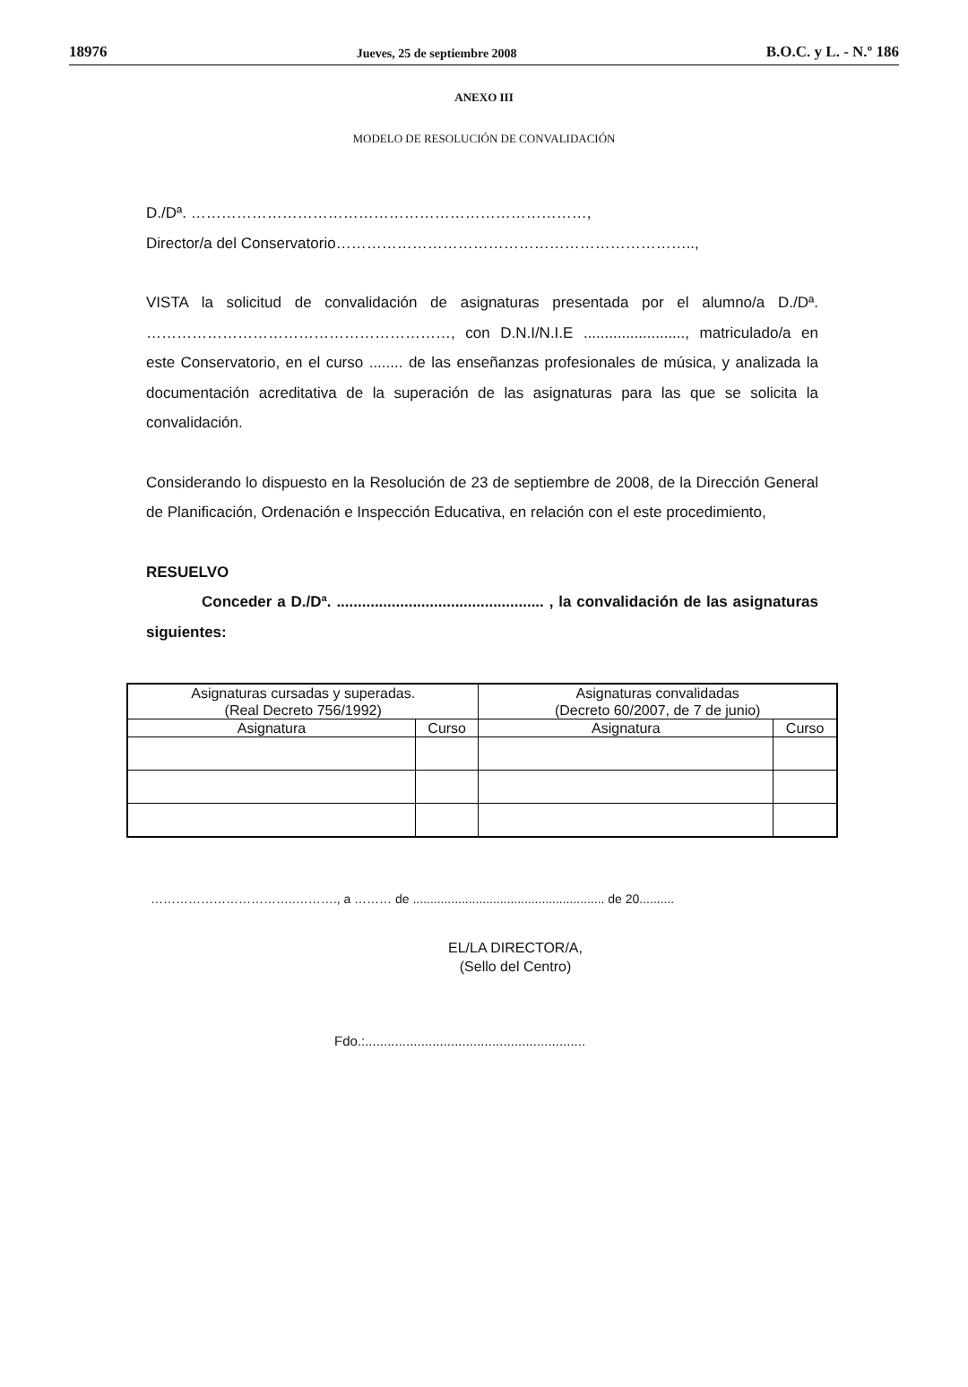18976 Jueves, 25 de septiembre 2008 B.O.C. y L. - N.º 186
ANEXO III
MODELO DE RESOLUCIÓN DE CONVALIDACIÓN
D./Dª. ……………………………………………………………………,
Director/a del Conservatorio……………………………………………………………..,
VISTA la solicitud de convalidación de asignaturas presentada por el alumno/a D./Dª. ……………………………………………………, con D.N.I/N.I.E ........................, matriculado/a en este Conservatorio, en el curso ........ de las enseñanzas profesionales de música, y analizada la documentación acreditativa de la superación de las asignaturas para las que se solicita la convalidación.
Considerando lo dispuesto en la Resolución de 23 de septiembre de 2008, de la Dirección General de Planificación, Ordenación e Inspección Educativa, en relación con el este procedimiento,
RESUELVO
Conceder a D./Dª. ................................................. , la convalidación de las asignaturas siguientes:
| Asignaturas cursadas y superadas. (Real Decreto 756/1992) | | Asignaturas convalidadas (Decreto 60/2007, de 7 de junio) | |
| --- | --- | --- | --- |
| Asignatura | Curso | Asignatura | Curso |
……………………………..………., a ……… de ....................................................... de 20..........
EL/LA DIRECTOR/A,
(Sello del Centro)
Fdo.:...........................................................